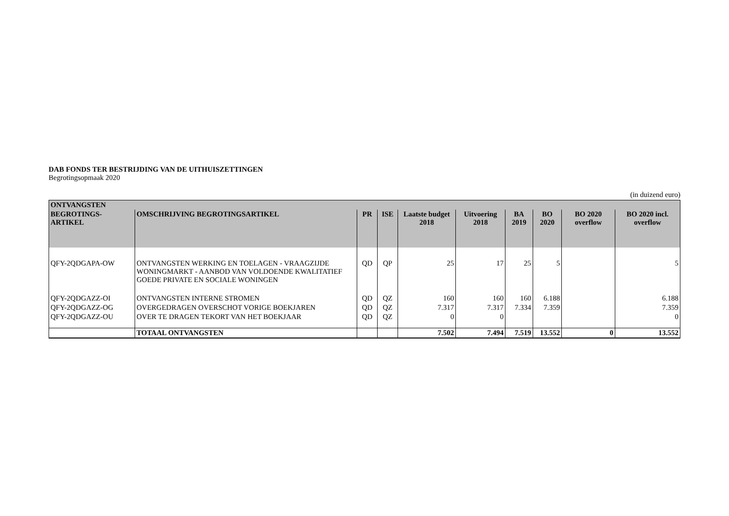DAB FONDS TER BESTRIJDING VAN DE UITHUISZETTINGEN
Begrotingsopmaak 2020
(in duizend euro)
| ONTVANGSTEN | | | | | | | | | |
| --- | --- | --- | --- | --- | --- | --- | --- | --- | --- |
| BEGROTINGS- ARTIKEL | OMSCHRIJVING BEGROTINGSARTIKEL | PR | ISE | Laatste budget 2018 | Uitvoering 2018 | BA 2019 | BO 2020 | BO 2020 overflow | BO 2020 incl. overflow |
| QFY-2QDGAPA-OW | ONTVANGSTEN WERKING EN TOELAGEN - VRAAGZIJDE WONINGMARKT - AANBOD VAN VOLDOENDE KWALITATIEF GOEDE PRIVATE EN SOCIALE WONINGEN | QD | QP | 25 | 17 | 25 | 5 | | 5 |
| QFY-2QDGAZZ-OI | ONTVANGSTEN INTERNE STROMEN | QD | QZ | 160 | 160 | 160 | 6.188 | | 6.188 |
| QFY-2QDGAZZ-OG | OVERGEDRAGEN OVERSCHOT VORIGE BOEKJAREN | QD | QZ | 7.317 | 7.317 | 7.334 | 7.359 | | 7.359 |
| QFY-2QDGAZZ-OU | OVER TE DRAGEN TEKORT VAN HET BOEKJAAR | QD | QZ | 0 | 0 | | | | 0 |
| | TOTAAL ONTVANGSTEN | | | 7.502 | 7.494 | 7.519 | 13.552 | 0 | 13.552 |